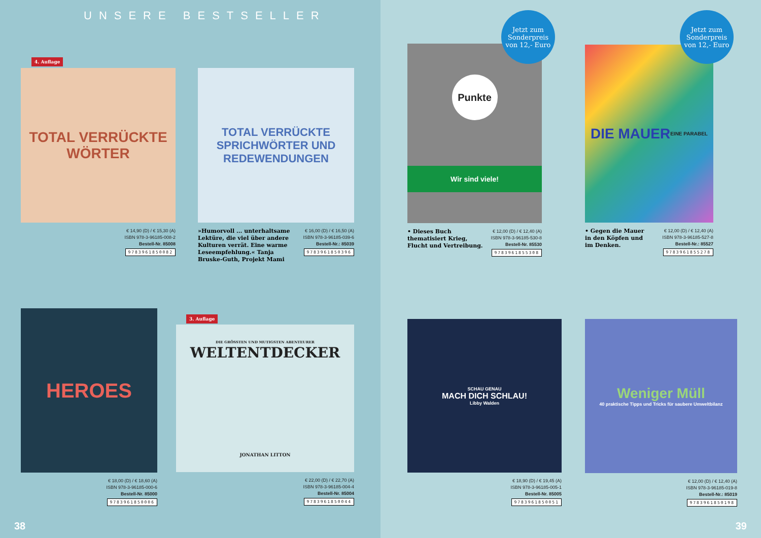UNSERE BESTSELLER
4. Auflage
TOTAL VERRÜCKTE WÖRTER
€ 14,90 (D) / € 15,30 (A)
ISBN 978-3-96185-008-2
Bestell-Nr. 85008
9783961850082
TOTAL VERRÜCKTE SPRICHWÖRTER UND REDEWENDUNGEN
»Humorvoll ... unterhaltsame Lektüre, die viel über andere Kulturen verrät. Eine warme Leseempfehlung.« Tanja Bruske-Guth, Projekt Mami
€ 16,00 (D) / € 16,50 (A)
ISBN 978-3-96185-039-6
Bestell-Nr.: 85039
9783961850396
HEROES
€ 18,00 (D) / € 18,60 (A)
ISBN 978-3-96185-000-6
Bestell-Nr. 85000
9783961850006
3. Auflage
DIE GRÖSSTEN UND MUTIGSTEN ABENTEURER
WELTENTDECKER
JONATHAN LITTON
€ 22,00 (D) / € 22,70 (A)
ISBN 978-3-96185-004-4
Bestell-Nr. 85004
9783961850044
38
Punkte
Wir sind viele!
• Dieses Buch thematisiert Krieg, Flucht und Vertreibung.
€ 12,00 (D) / € 12,40 (A)
ISBN 978-3-96185-530-8
Bestell-Nr. 85530
9783961855308
Jetzt zum Sonderpreis von 12,- Euro
DIE MAUER
EINE PARABEL
• Gegen die Mauer in den Köpfen und im Denken.
€ 12,00 (D) / € 12,40 (A)
ISBN 978-3-96185-527-8
Bestell-Nr.: 85527
9783961855278
Jetzt zum Sonderpreis von 12,- Euro
SCHAU GENAU
MACH DICH SCHLAU!
Libby Walden
€ 18,90 (D) / € 19,45 (A)
ISBN 978-3-96185-005-1
Bestell-Nr. 85005
9783961850051
Weniger Müll
40 praktische Tipps und Tricks für saubere Umweltbilanz
€ 12,00 (D) / € 12,40 (A)
ISBN 978-3-96185-019-8
Bestell-Nr.: 85019
9783961850198
39